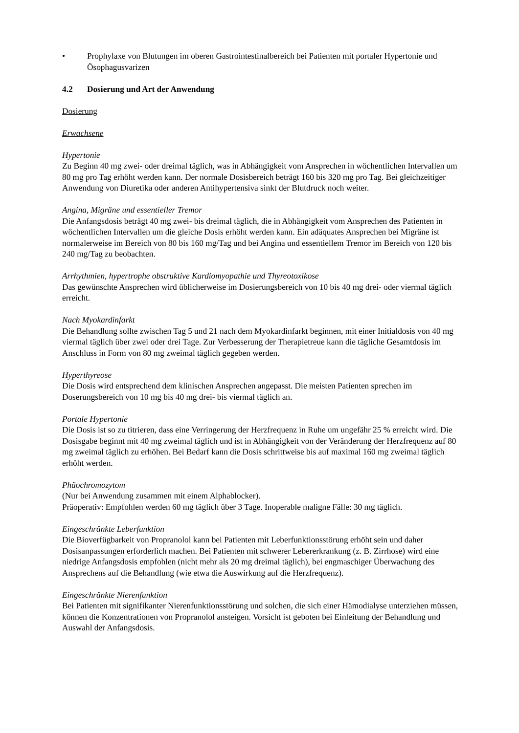• Prophylaxe von Blutungen im oberen Gastrointestinalbereich bei Patienten mit portaler Hypertonie und Ösophagusvarizen
4.2 Dosierung und Art der Anwendung
Dosierung
Erwachsene
Hypertonie
Zu Beginn 40 mg zwei- oder dreimal täglich, was in Abhängigkeit vom Ansprechen in wöchentlichen Intervallen um 80 mg pro Tag erhöht werden kann. Der normale Dosisbereich beträgt 160 bis 320 mg pro Tag. Bei gleichzeitiger Anwendung von Diuretika oder anderen Antihypertensiva sinkt der Blutdruck noch weiter.
Angina, Migräne und essentieller Tremor
Die Anfangsdosis beträgt 40 mg zwei- bis dreimal täglich, die in Abhängigkeit vom Ansprechen des Patienten in wöchentlichen Intervallen um die gleiche Dosis erhöht werden kann. Ein adäquates Ansprechen bei Migräne ist normalerweise im Bereich von 80 bis 160 mg/Tag und bei Angina und essentiellem Tremor im Bereich von 120 bis 240 mg/Tag zu beobachten.
Arrhythmien, hypertrophe obstruktive Kardiomyopathie und Thyreotoxikose
Das gewünschte Ansprechen wird üblicherweise im Dosierungsbereich von 10 bis 40 mg drei- oder viermal täglich erreicht.
Nach Myokardinfarkt
Die Behandlung sollte zwischen Tag 5 und 21 nach dem Myokardinfarkt beginnen, mit einer Initialdosis von 40 mg viermal täglich über zwei oder drei Tage. Zur Verbesserung der Therapietreue kann die tägliche Gesamtdosis im Anschluss in Form von 80 mg zweimal täglich gegeben werden.
Hyperthyreose
Die Dosis wird entsprechend dem klinischen Ansprechen angepasst. Die meisten Patienten sprechen im Doserungsbereich von 10 mg bis 40 mg drei- bis viermal täglich an.
Portale Hypertonie
Die Dosis ist so zu titrieren, dass eine Verringerung der Herzfrequenz in Ruhe um ungefähr 25 % erreicht wird. Die Dosisgabe beginnt mit 40 mg zweimal täglich und ist in Abhängigkeit von der Veränderung der Herzfrequenz auf 80 mg zweimal täglich zu erhöhen. Bei Bedarf kann die Dosis schrittweise bis auf maximal 160 mg zweimal täglich erhöht werden.
Phäochromozytom
(Nur bei Anwendung zusammen mit einem Alphablocker).
Präoperativ: Empfohlen werden 60 mg täglich über 3 Tage. Inoperable maligne Fälle: 30 mg täglich.
Eingeschränkte Leberfunktion
Die Bioverfügbarkeit von Propranolol kann bei Patienten mit Leberfunktionsstörung erhöht sein und daher Dosisanpassungen erforderlich machen. Bei Patienten mit schwerer Lebererkrankung (z. B. Zirrhose) wird eine niedrige Anfangsdosis empfohlen (nicht mehr als 20 mg dreimal täglich), bei engmaschiger Überwachung des Ansprechens auf die Behandlung (wie etwa die Auswirkung auf die Herzfrequenz).
Eingeschränkte Nierenfunktion
Bei Patienten mit signifikanter Nierenfunktionsstörung und solchen, die sich einer Hämodialyse unterziehen müssen, können die Konzentrationen von Propranolol ansteigen. Vorsicht ist geboten bei Einleitung der Behandlung und Auswahl der Anfangsdosis.